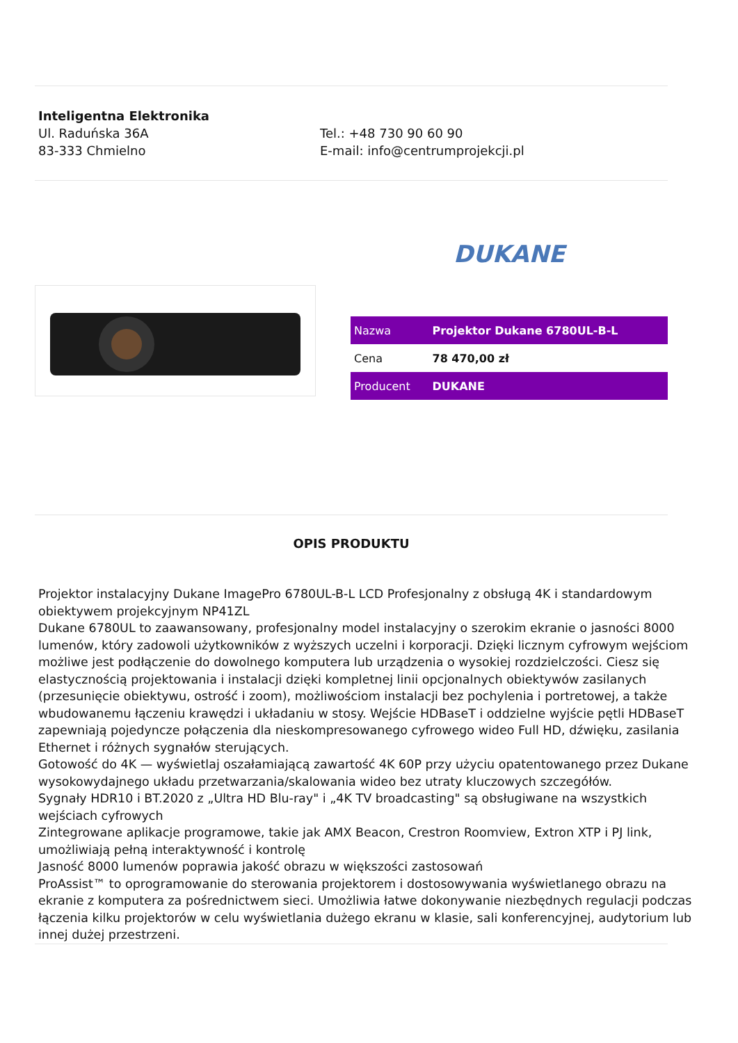Inteligentna Elektronika
Ul. Raduńska 36A
83-333 Chmielno
Tel.: +48 730 90 60 90
E-mail: info@centrumprojekcji.pl
DUKANE
| Nazwa | Projektor Dukane 6780UL-B-L |
| Cena | 78 470,00 zł |
| Producent | DUKANE |
OPIS PRODUKTU
Projektor instalacyjny Dukane ImagePro 6780UL-B-L LCD Profesjonalny z obsługą 4K i standardowym obiektywem projekcyjnym NP41ZL
Dukane 6780UL to zaawansowany, profesjonalny model instalacyjny o szerokim ekranie o jasności 8000 lumenów, który zadowoli użytkowników z wyższych uczelni i korporacji. Dzięki licznym cyfrowym wejściom możliwe jest podłączenie do dowolnego komputera lub urządzenia o wysokiej rozdzielczości. Ciesz się elastycznością projektowania i instalacji dzięki kompletnej linii opcjonalnych obiektywów zasilanych (przesunięcie obiektywu, ostrość i zoom), możliwościom instalacji bez pochylenia i portretowej, a także wbudowanemu łączeniu krawędzi i układaniu w stosy. Wejście HDBaseT i oddzielne wyjście pętli HDBaseT zapewniają pojedyncze połączenia dla nieskompresowanego cyfrowego wideo Full HD, dźwięku, zasilania Ethernet i różnych sygnałów sterujących.
Gotowość do 4K — wyświetlaj oszałamiającą zawartość 4K 60P przy użyciu opatentowanego przez Dukane wysokowydajnego układu przetwarzania/skalowania wideo bez utraty kluczowych szczegółów.
Sygnały HDR10 i BT.2020 z „Ultra HD Blu-ray" i „4K TV broadcasting" są obsługiwane na wszystkich wejściach cyfrowych
Zintegrowane aplikacje programowe, takie jak AMX Beacon, Crestron Roomview, Extron XTP i PJ link, umożliwiają pełną interaktywność i kontrolę
Jasność 8000 lumenów poprawia jakość obrazu w większości zastosowań
ProAssist™ to oprogramowanie do sterowania projektorem i dostosowywania wyświetlanego obrazu na ekranie z komputera za pośrednictwem sieci. Umożliwia łatwe dokonywanie niezbędnych regulacji podczas łączenia kilku projektorów w celu wyświetlania dużego ekranu w klasie, sali konferencyjnej, audytorium lub innej dużej przestrzeni.